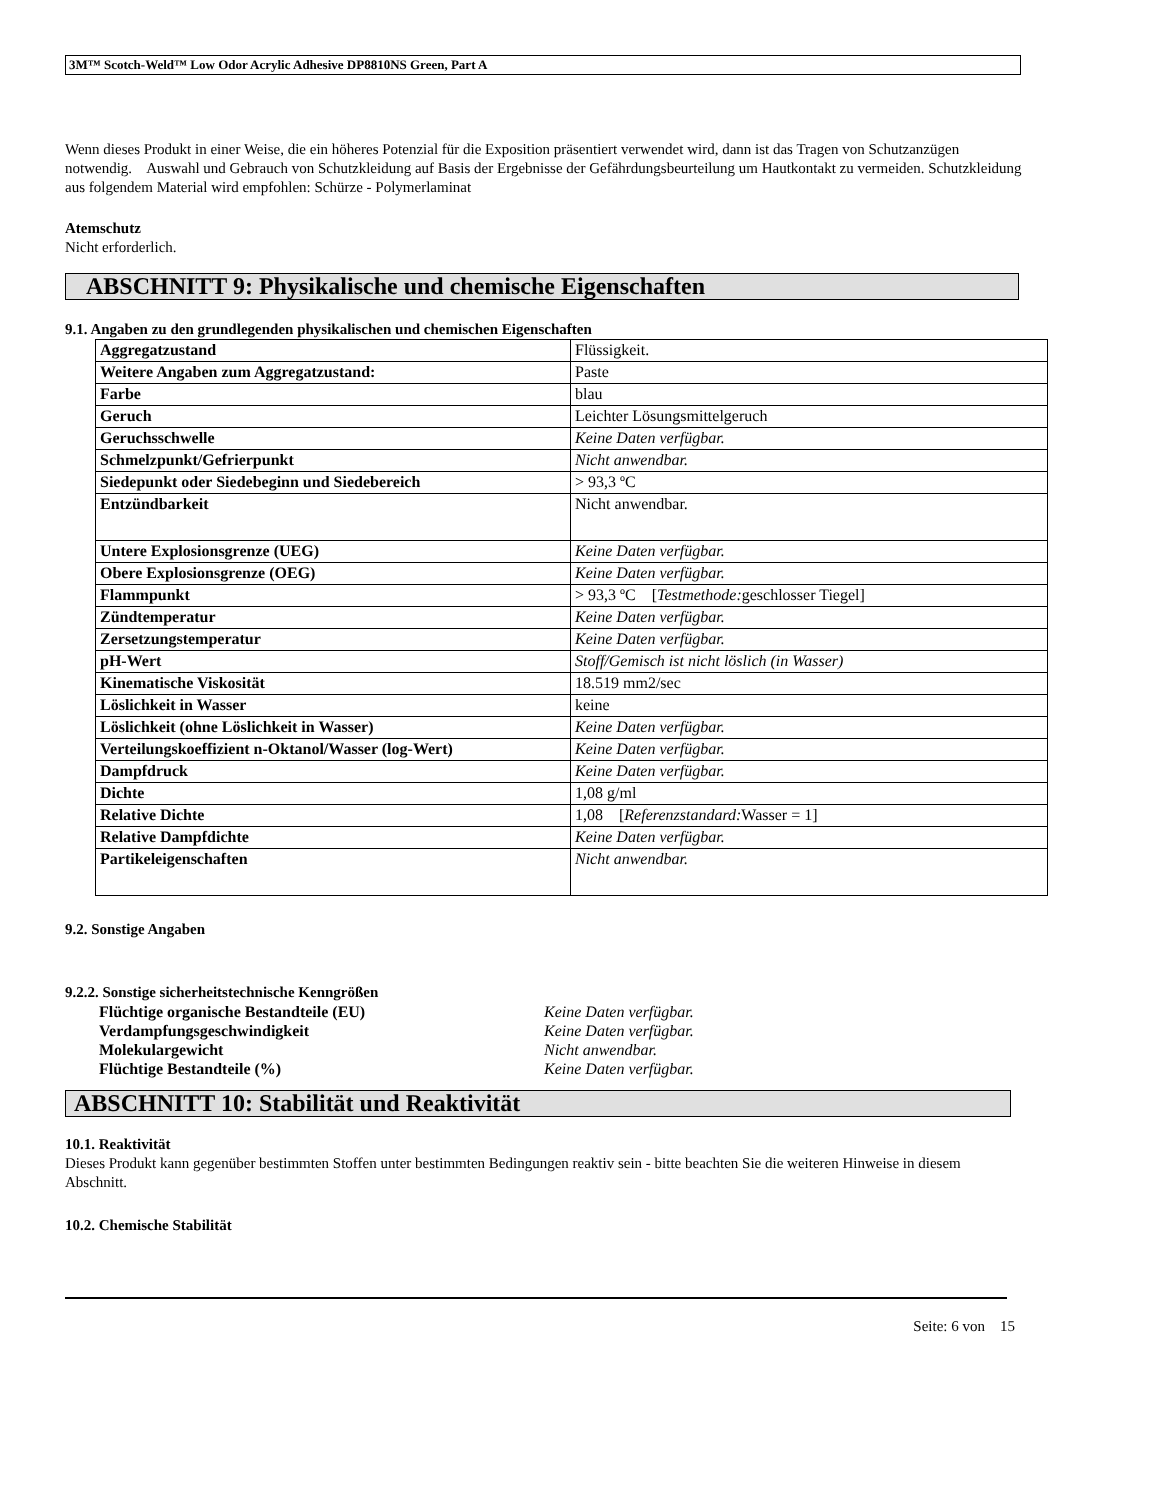3M™ Scotch-Weld™ Low Odor Acrylic Adhesive DP8810NS Green, Part A
Wenn dieses Produkt in einer Weise, die ein höheres Potenzial für die Exposition präsentiert verwendet wird, dann ist das Tragen von Schutzanzügen notwendig. Auswahl und Gebrauch von Schutzkleidung auf Basis der Ergebnisse der Gefährdungsbeurteilung um Hautkontakt zu vermeiden. Schutzkleidung aus folgendem Material wird empfohlen: Schürze - Polymerlaminat
Atemschutz
Nicht erforderlich.
ABSCHNITT 9: Physikalische und chemische Eigenschaften
9.1. Angaben zu den grundlegenden physikalischen und chemischen Eigenschaften
| Aggregatzustand | Flüssigkeit. |
| Weitere Angaben zum Aggregatzustand: | Paste |
| Farbe | blau |
| Geruch | Leichter Lösungsmittelgeruch |
| Geruchsschwelle | Keine Daten verfügbar. |
| Schmelzpunkt/Gefrierpunkt | Nicht anwendbar. |
| Siedepunkt oder Siedebeginn und Siedebereich | > 93,3 ºC |
| Entzündbarkeit | Nicht anwendbar. |
| Untere Explosionsgrenze (UEG) | Keine Daten verfügbar. |
| Obere Explosionsgrenze (OEG) | Keine Daten verfügbar. |
| Flammpunkt | > 93,3 ºC [ Testmethode: geschlosser Tiegel] |
| Zündtemperatur | Keine Daten verfügbar. |
| Zersetzungstemperatur | Keine Daten verfügbar. |
| pH-Wert | Stoff/Gemisch ist nicht löslich (in Wasser) |
| Kinematische Viskosität | 18.519 mm2/sec |
| Löslichkeit in Wasser | keine |
| Löslichkeit (ohne Löslichkeit in Wasser) | Keine Daten verfügbar. |
| Verteilungskoeffizient n-Oktanol/Wasser (log-Wert) | Keine Daten verfügbar. |
| Dampfdruck | Keine Daten verfügbar. |
| Dichte | 1,08 g/ml |
| Relative Dichte | 1,08 [ Referenzstandard: Wasser = 1] |
| Relative Dampfdichte | Keine Daten verfügbar. |
| Partikeleigenschaften | Nicht anwendbar. |
9.2. Sonstige Angaben
9.2.2. Sonstige sicherheitstechnische Kenngrößen
Flüchtige organische Bestandteile (EU) Keine Daten verfügbar. Verdampfungsgeschwindigkeit Keine Daten verfügbar. Molekulargewicht Nicht anwendbar. Flüchtige Bestandteile (%) Keine Daten verfügbar.
ABSCHNITT 10: Stabilität und Reaktivität
10.1. Reaktivität
Dieses Produkt kann gegenüber bestimmten Stoffen unter bestimmten Bedingungen reaktiv sein - bitte beachten Sie die weiteren Hinweise in diesem Abschnitt.
10.2. Chemische Stabilität
Seite: 6 von 15